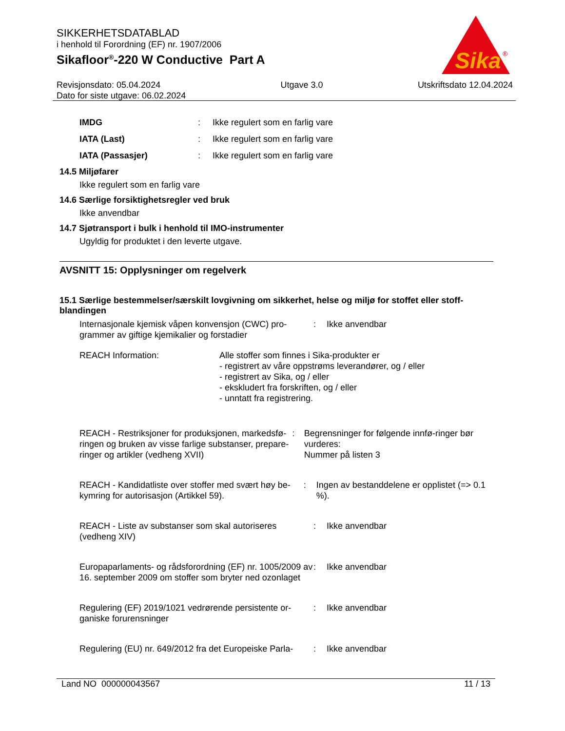SIKKERHETSDATABLAD
i henhold til Forordning (EF) nr. 1907/2006
Sikafloor<sup>®</sup>-220 W Conductive Part A
Sika
®
Revisjonsdato: 05.04.2024
Dato for siste utgave: 06.02.2024
Utgave 3.0 Utskriftsdato 12.04.2024
IMDG: Ikke regulert som en farlig vare
IATA (Last): Ikke regulert som en farlig vare
IATA (Passasjer): Ikke regulert som en farlig vare
14.5 Miljøfarer
Ikke regulert som en farlig vare
14.6 Særlige forsiktighetsregler ved bruk
Ikke anvendbar
14.7 Sjøtransport i bulk i henhold til IMO-instrumenter
Ugyldig for produktet i den leverte utgave.
AVSNITT 15: Opplysninger om regelverk
15.1 Særlige bestemmelser/særskilt lovgivning om sikkerhet, helse og miljø for stoffet eller stoff-blandingen
Internasjonale kjemisk våpen konvensjon (CWC) pro-grammer av giftige kjemikalier og forstadier: Ikke anvendbar
REACH Information: Alle stoffer som finnes i Sika-produkter er
- registrert av våre oppstrøms leverandører, og / eller
- registrert av Sika, og / eller
- ekskludert fra forskriften, og / eller
- unntatt fra registrering.
REACH - Restriksjoner for produksjonen, markedsfø-ringen og bruken av visse farlige substanser, prepare-ringer og artikler (vedheng XVII): Begrensninger for følgende innfø-ringer bør vurderes:
Nummer på listen 3
REACH - Kandidatliste over stoffer med svært høy be-kymring for autorisasjon (Artikkel 59).: Ingen av bestanddelene er opplistet (=> 0.1 %).
REACH - Liste av substanser som skal autoriseres (vedheng XIV): Ikke anvendbar
Europaparlaments- og rådsforordning (EF) nr. 1005/2009 av 16. september 2009 om stoffer som bryter ned ozonlaget: Ikke anvendbar
Regulering (EF) 2019/1021 vedrørende persistente or-ganiske forurensninger: Ikke anvendbar
Regulering (EU) nr. 649/2012 fra det Europeiske Parla-: Ikke anvendbar
Land NO 000000043567 11 / 13